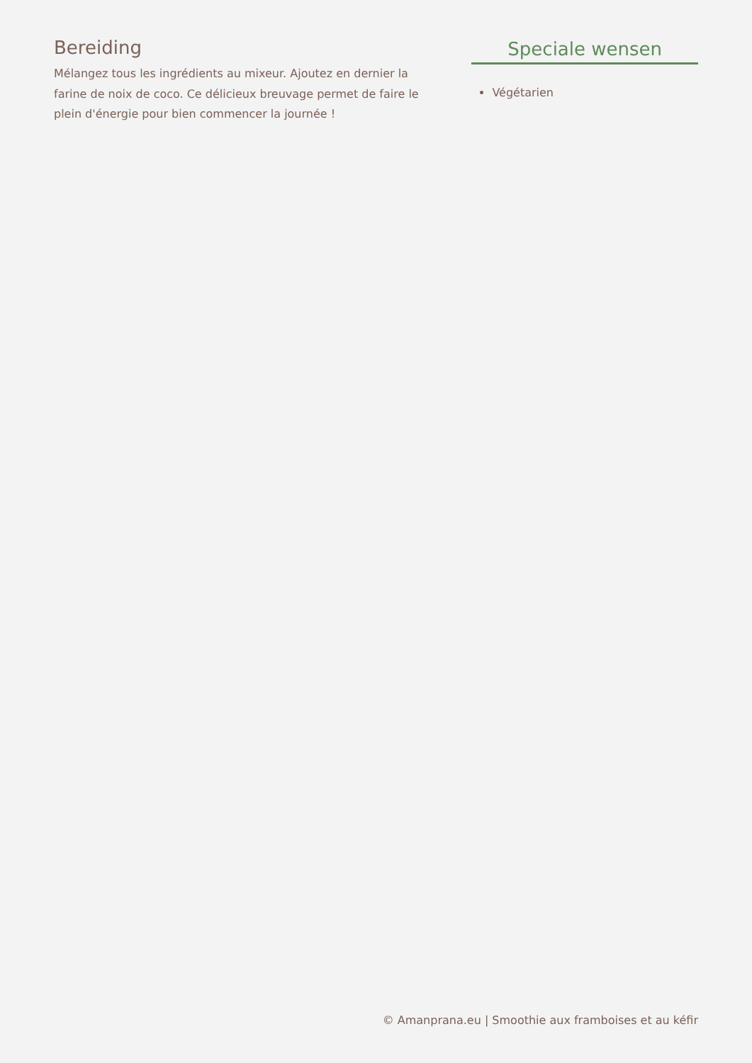Bereiding
Mélangez tous les ingrédients au mixeur. Ajoutez en dernier la farine de noix de coco. Ce délicieux breuvage permet de faire le plein d'énergie pour bien commencer la journée !
Speciale wensen
Végétarien
© Amanprana.eu | Smoothie aux framboises et au kéfir